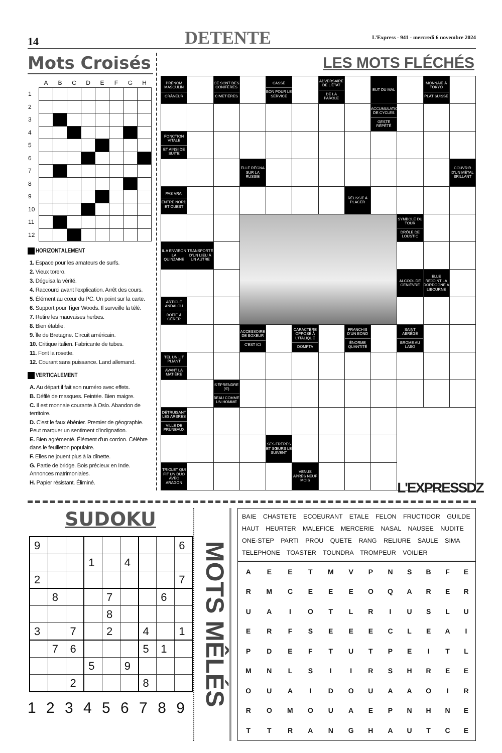14 DETENTE L’Express - 941 - mercredi 6 novembre 2024
Mots Croisés
| | A | B | C | D | E | F | G | H |
| --- | --- | --- | --- | --- | --- | --- | --- | --- |
| 1 | | | | | | | | |
| 2 | | | | | | | | |
| 3 | | | | | | | | |
| 4 | | | | | | | | |
| 5 | | | | | | | | |
| 6 | | | | | | | | |
| 7 | | | | | | | | |
| 8 | | | | | | | | |
| 9 | | | | | | | | |
| 10 | | | | | | | | |
| 11 | | | | | | | | |
| 12 | | | | | | | | |
HORIZONTALEMENT
1. Espace pour les amateurs de surfs.
2. Vieux torero.
3. Déguisa la vérité.
4. Raccourci avant l'explication. Arrêt des cours.
5. Élément au cœur du PC. Un point sur la carte.
6. Support pour Tiger Woods. Il surveille la télé.
7. Retire les mauvaises herbes.
8. Bien établie.
9. Île de Bretagne. Circuit américain.
10. Critique italien. Fabricante de tubes.
11. Font la rosette.
12. Courant sans puissance. Land allemand.
VERTICALEMENT
A. Au départ il fait son numéro avec effets.
B. Défilé de masques. Feintée. Bien maigre.
C. Il est monnaie courante à Oslo. Abandon de territoire.
D. C'est le faux ébénier. Premier de géographie. Peut marquer un sentiment d'indignation.
E. Bien agrémenté. Élément d'un cordon. Célèbre dans le feuilleton populaire.
F. Elles ne jouent plus à la dînette.
G. Partie de bridge. Bois précieux en Inde. Annonces matrimoniales.
H. Papier résistant. Éliminé.
LES MOTS FLÉCHÉS
| PRÉNOM MASCULIN CRÂNEUR | | CE SONT DES CONIFÈRES CIMETIÈRES | | CASSE BON POUR LE SERVICE | | ADVERSAIRE DE L'ÉTAT DE LA PAROLE | | EUT DU MAL | | MONNAIE À TOKYO PLAT SUISSE | |
| | | | | | | | | ACCUMULATION DE CYCLES GESTE RÉPÉTÉ | | | |
| FONCTION VITALE ET AINSI DE SUITE | | | | | | | | | | | |
| | | | ELLE RÉGNA SUR LA RUSSIE | | | | | | | | COUVRIR D'UN MÉTAL BRILLANT |
| PAS VRAI ENTRE NORD ET OUEST | | | | | | | RÉUSSIT À PLACER | | | | |
| | | | | | | | | | SYMBOLE DU TOUR DRÔLE DE LOUSTIC | | |
| IL A ENVIRON LA QUINZAINE | TRANSPORTÉ D'UN LIEU À UN AUTRE | | | | | | | | | | |
| | | | | | | | | | ALCOOL DE GENIÈVRE | ELLE REJOINT LA DORDOGNE À LIBOURNE | |
| ARTICLE ANDALOU BOÎTE À GÉRER | | | | | | | | | | | |
| | | | ACCESSOIRE DE BOXEUR C'EST ICI | | CARACTÈRE OPPOSÉ À L'ITALIQUE DOMPTA | | FRANCHIS D'UN BOND ÉNORME QUANTITÉ | | SAINT ABRÉGÉ BROME AU LABO | | |
| TEL UN LIT PLIANT AVANT LA MATIÈRE | | | | | | | | | | | |
| | | S'ÉPRENDRE (S') BEAU COMME UN HOMME | | | | | | | | | |
| DÉTRUISANT LES ARBRES VILLE DE PRUNEAUX | | | | | | | | | L'EXPRESSDZ | | |
| | | | | SES FRÈRES ET SŒURS LE SUIVENT | | | | | | | |
| TRIOLET QUI FIT UN DUO AVEC ARAGON | | | | | VENUS APRÈS NEUF MOIS | | | | | | |
SUDOKU
| 9 | | | | | | | | 6 |
| | | | 1 | | 4 | | | |
| 2 | | | | | | | | 7 |
| | 8 | | | 7 | | | 6 | |
| | | | | 8 | | | | |
| 3 | | 7 | | 2 | | 4 | | 1 |
| | 7 | 6 | | | | 5 | 1 | |
| | | | 5 | | 9 | | | |
| | | 2 | | | | 8 | | |
1 2 3 4 5 6 7 8 9
MOTS MÊLÉS
BAIE CHASTETE ECOEURANT ETALE FELON FRUCTIDOR GUILDE HAUT HEURTER MALEFICE MERCERIE NASAL NAUSEE NUDITE ONE-STEP PARTI PROU QUETE RANG RELIURE SAULE SIMA TELEPHONE TOASTER TOUNDRA TROMPEUR VOILIER
| A | E | E | T | M | V | P | N | S | B | F | E |
| R | M | C | E | E | E | O | Q | A | R | E | R |
| U | A | I | O | T | L | R | I | U | S | L | U |
| E | R | F | S | E | E | E | C | L | E | A | I |
| P | D | E | F | T | U | T | P | E | I | T | L |
| M | N | L | S | I | I | R | S | H | R | E | E |
| O | U | A | I | D | O | U | A | A | O | I | R |
| R | O | M | O | U | A | E | P | N | H | N | E |
| T | T | R | A | N | G | H | A | U | T | C | E |